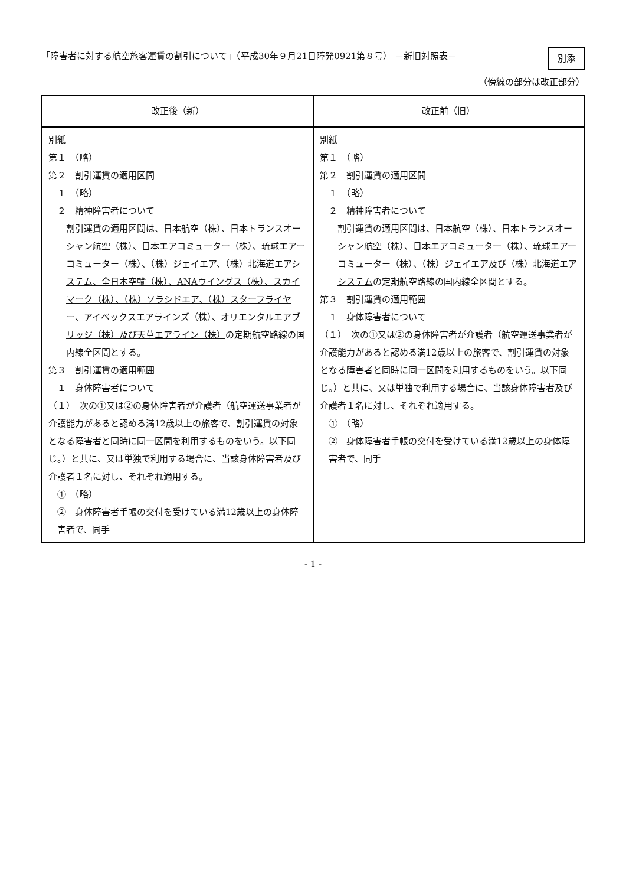「障害者に対する航空旅客運賃の割引について」（平成30年９月21日障発0921第８号） －新旧対照表－
別添
（傍線の部分は改正部分）
| 改正後（新） | 改正前（旧） |
| --- | --- |
| 別紙 第１ （略） 第２ 割引運賃の適用区間 １ （略） ２ 精神障害者について 割引運賃の適用区間は、日本航空（株）、日本トランスオーシャン航空（株）、日本エアコミューター（株）、琉球エアーコミューター（株）、（株）ジェイエア 、（株）北海道エアシステム、全日本空輸（株）、ANAウイングス（株）、スカイマーク（株）、（株）ソラシドエア、（株）スターフライヤー、アイベックスエアラインズ（株）、オリエンタルエアブリッジ（株）及び天草エアライン（株） の定期航空路線の国内線全区間とする。 第３ 割引運賃の適用範囲 １ 身体障害者について （１） 次の①又は②の身体障害者が介護者（航空運送事業者が介護能力があると認める満12歳以上の旅客で、割引運賃の対象となる障害者と同時に同一区間を利用するものをいう。以下同じ。）と共に、又は単独で利用する場合に、当該身体障害者及び介護者１名に対し、それぞれ適用する。 ① （略） ② 身体障害者手帳の交付を受けている満12歳以上の身体障害者で、同手 | 別紙 第１ （略） 第２ 割引運賃の適用区間 １ （略） ２ 精神障害者について 割引運賃の適用区間は、日本航空（株）、日本トランスオーシャン航空（株）、日本エアコミューター（株）、琉球エアーコミューター（株）、（株）ジェイエア 及び（株）北海道エアシステム の定期航空路線の国内線全区間とする。 第３ 割引運賃の適用範囲 １ 身体障害者について （１） 次の①又は②の身体障害者が介護者（航空運送事業者が介護能力があると認める満12歳以上の旅客で、割引運賃の対象となる障害者と同時に同一区間を利用するものをいう。以下同じ。）と共に、又は単独で利用する場合に、当該身体障害者及び介護者１名に対し、それぞれ適用する。 ① （略） ② 身体障害者手帳の交付を受けている満12歳以上の身体障害者で、同手 |
- 1 -